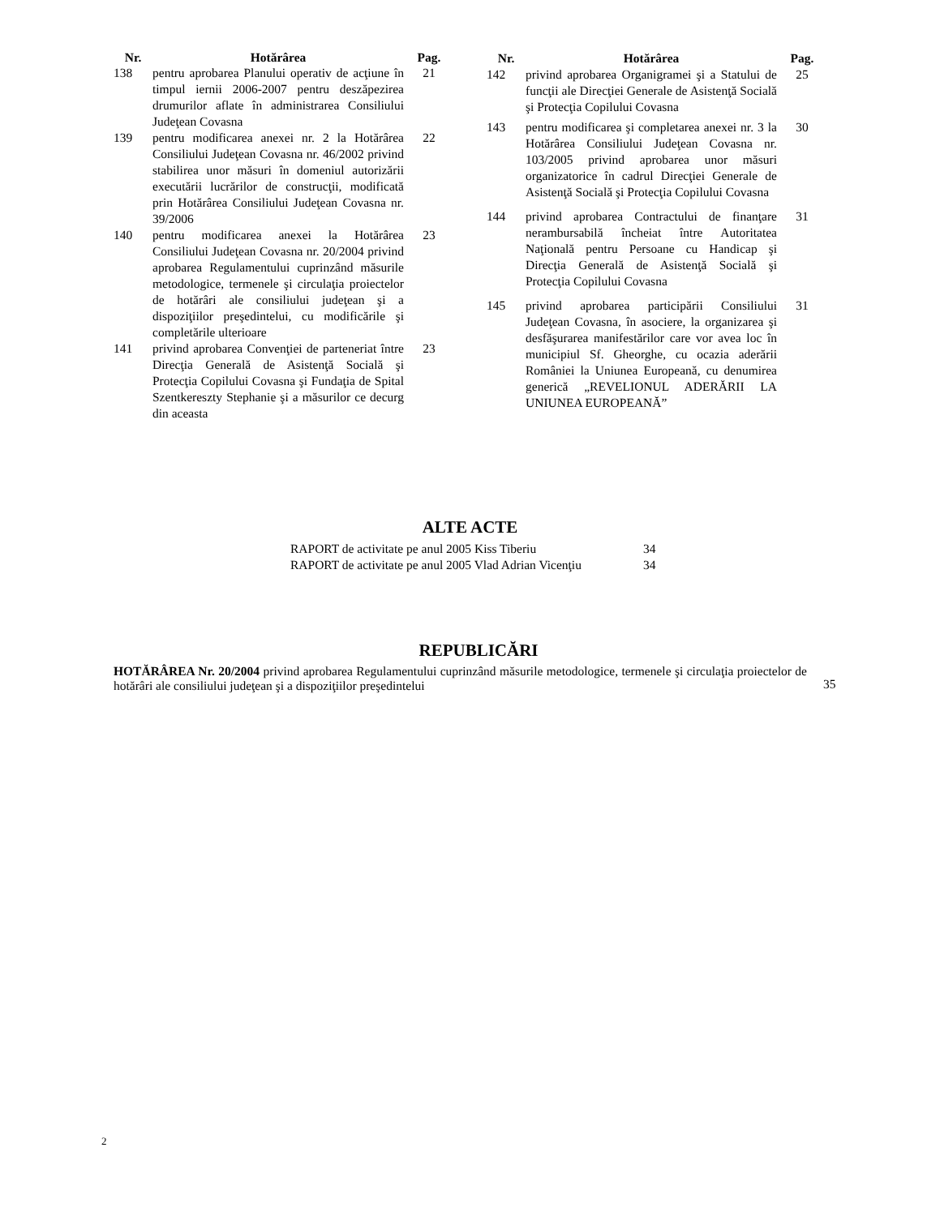| Nr. | Hotărârea | Pag. |
| --- | --- | --- |
| 138 | pentru aprobarea Planului operativ de acţiune în timpul iernii 2006-2007 pentru deszăpezirea drumurilor aflate în administrarea Consiliului Judeţean Covasna | 21 |
| 139 | pentru modificarea anexei nr. 2 la Hotărârea Consiliului Judeţean Covasna nr. 46/2002 privind stabilirea unor măsuri în domeniul autorizării executării lucrărilor de construcţii, modificată prin Hotărârea Consiliului Judeţean Covasna nr. 39/2006 | 22 |
| 140 | pentru modificarea anexei la Hotărârea Consiliului Judeţean Covasna nr. 20/2004 privind aprobarea Regulamentului cuprinzând măsurile metodologice, termenele şi circulaţia proiectelor de hotărâri ale consiliului judeţean şi a dispoziţiilor preşedintelui, cu modificările şi completările ulterioare | 23 |
| 141 | privind aprobarea Convenţiei de parteneriat între Direcţia Generală de Asistenţă Socială şi Protecţia Copilului Covasna şi Fundaţia de Spital Szentkereszty Stephanie şi a măsurilor ce decurg din aceasta | 23 |
| Nr. | Hotărârea | Pag. |
| --- | --- | --- |
| 142 | privind aprobarea Organigramei şi a Statului de funcţii ale Direcţiei Generale de Asistenţă Socială şi Protecţia Copilului Covasna | 25 |
| 143 | pentru modificarea şi completarea anexei nr. 3 la Hotărârea Consiliului Judeţean Covasna nr. 103/2005 privind aprobarea unor măsuri organizatorice în cadrul Direcţiei Generale de Asistenţă Socială şi Protecţia Copilului Covasna | 30 |
| 144 | privind aprobarea Contractului de finanţare nerambursabilă încheiat între Autoritatea Naţională pentru Persoane cu Handicap şi Direcţia Generală de Asistenţă Socială şi Protecţia Copilului Covasna | 31 |
| 145 | privind aprobarea participării Consiliului Judeţean Covasna, în asociere, la organizarea şi desfăşurarea manifestărilor care vor avea loc în municipiul Sf. Gheorghe, cu ocazia aderării României la Uniunea Europeană, cu denumirea generică „REVELIONUL ADERĂRII LA UNIUNEA EUROPEANĂ” | 31 |
ALTE ACTE
| RAPORT de activitate pe anul 2005 Kiss Tiberiu | 34 |
| RAPORT de activitate pe anul 2005 Vlad Adrian Vicenţiu | 34 |
REPUBLICĂRI
HOTĂRÂREA Nr. 20/2004 privind aprobarea Regulamentului cuprinzând măsurile metodologice, termenele şi circulaţia proiectelor de hotărâri ale consiliului judeţean şi a dispoziţiilor preşedintelui
35
2